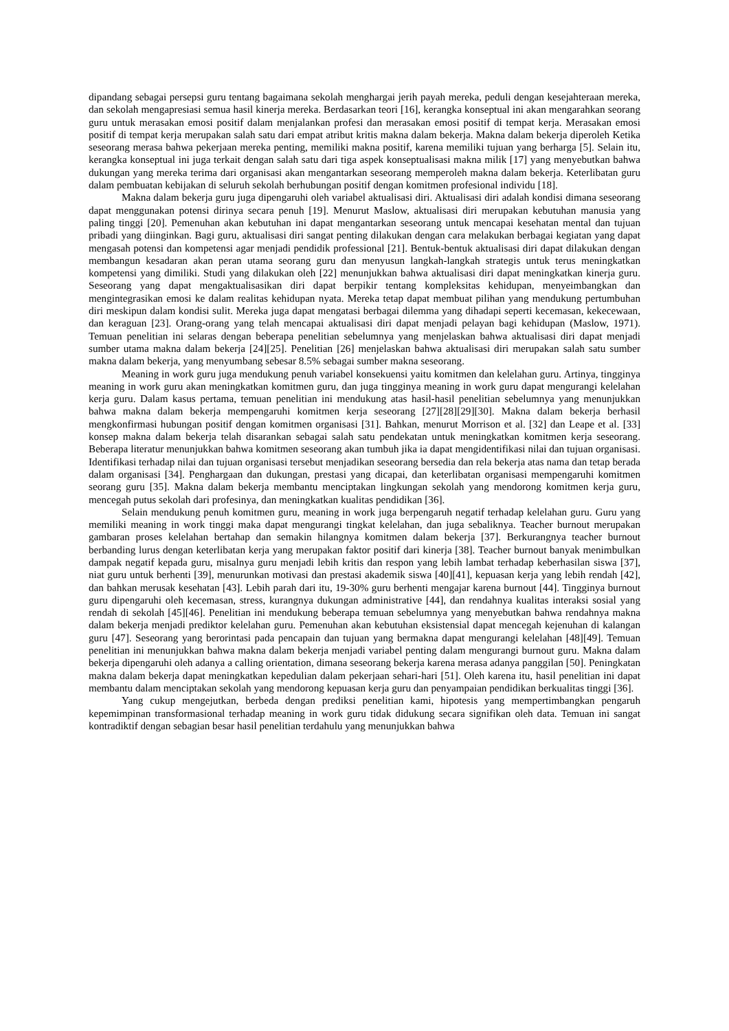dipandang sebagai persepsi guru tentang bagaimana sekolah menghargai jerih payah mereka, peduli dengan kesejahteraan mereka, dan sekolah mengapresiasi semua hasil kinerja mereka. Berdasarkan teori [16], kerangka konseptual ini akan mengarahkan seorang guru untuk merasakan emosi positif dalam menjalankan profesi dan merasakan emosi positif di tempat kerja. Merasakan emosi positif di tempat kerja merupakan salah satu dari empat atribut kritis makna dalam bekerja. Makna dalam bekerja diperoleh Ketika seseorang merasa bahwa pekerjaan mereka penting, memiliki makna positif, karena memiliki tujuan yang berharga [5]. Selain itu, kerangka konseptual ini juga terkait dengan salah satu dari tiga aspek konseptualisasi makna milik [17] yang menyebutkan bahwa dukungan yang mereka terima dari organisasi akan mengantarkan seseorang memperoleh makna dalam bekerja. Keterlibatan guru dalam pembuatan kebijakan di seluruh sekolah berhubungan positif dengan komitmen profesional individu [18].
Makna dalam bekerja guru juga dipengaruhi oleh variabel aktualisasi diri. Aktualisasi diri adalah kondisi dimana seseorang dapat menggunakan potensi dirinya secara penuh [19]. Menurut Maslow, aktualisasi diri merupakan kebutuhan manusia yang paling tinggi [20]. Pemenuhan akan kebutuhan ini dapat mengantarkan seseorang untuk mencapai kesehatan mental dan tujuan pribadi yang diinginkan. Bagi guru, aktualisasi diri sangat penting dilakukan dengan cara melakukan berbagai kegiatan yang dapat mengasah potensi dan kompetensi agar menjadi pendidik professional [21]. Bentuk-bentuk aktualisasi diri dapat dilakukan dengan membangun kesadaran akan peran utama seorang guru dan menyusun langkah-langkah strategis untuk terus meningkatkan kompetensi yang dimiliki. Studi yang dilakukan oleh [22] menunjukkan bahwa aktualisasi diri dapat meningkatkan kinerja guru. Seseorang yang dapat mengaktualisasikan diri dapat berpikir tentang kompleksitas kehidupan, menyeimbangkan dan mengintegrasikan emosi ke dalam realitas kehidupan nyata. Mereka tetap dapat membuat pilihan yang mendukung pertumbuhan diri meskipun dalam kondisi sulit. Mereka juga dapat mengatasi berbagai dilemma yang dihadapi seperti kecemasan, kekecewaan, dan keraguan [23]. Orang-orang yang telah mencapai aktualisasi diri dapat menjadi pelayan bagi kehidupan (Maslow, 1971). Temuan penelitian ini selaras dengan beberapa penelitian sebelumnya yang menjelaskan bahwa aktualisasi diri dapat menjadi sumber utama makna dalam bekerja [24][25]. Penelitian [26] menjelaskan bahwa aktualisasi diri merupakan salah satu sumber makna dalam bekerja, yang menyumbang sebesar 8.5% sebagai sumber makna seseorang.
Meaning in work guru juga mendukung penuh variabel konsekuensi yaitu komitmen dan kelelahan guru. Artinya, tingginya meaning in work guru akan meningkatkan komitmen guru, dan juga tingginya meaning in work guru dapat mengurangi kelelahan kerja guru. Dalam kasus pertama, temuan penelitian ini mendukung atas hasil-hasil penelitian sebelumnya yang menunjukkan bahwa makna dalam bekerja mempengaruhi komitmen kerja seseorang [27][28][29][30]. Makna dalam bekerja berhasil mengkonfirmasi hubungan positif dengan komitmen organisasi [31]. Bahkan, menurut Morrison et al. [32] dan Leape et al. [33] konsep makna dalam bekerja telah disarankan sebagai salah satu pendekatan untuk meningkatkan komitmen kerja seseorang. Beberapa literatur menunjukkan bahwa komitmen seseorang akan tumbuh jika ia dapat mengidentifikasi nilai dan tujuan organisasi. Identifikasi terhadap nilai dan tujuan organisasi tersebut menjadikan seseorang bersedia dan rela bekerja atas nama dan tetap berada dalam organisasi [34]. Penghargaan dan dukungan, prestasi yang dicapai, dan keterlibatan organisasi mempengaruhi komitmen seorang guru [35]. Makna dalam bekerja membantu menciptakan lingkungan sekolah yang mendorong komitmen kerja guru, mencegah putus sekolah dari profesinya, dan meningkatkan kualitas pendidikan [36].
Selain mendukung penuh komitmen guru, meaning in work juga berpengaruh negatif terhadap kelelahan guru. Guru yang memiliki meaning in work tinggi maka dapat mengurangi tingkat kelelahan, dan juga sebaliknya. Teacher burnout merupakan gambaran proses kelelahan bertahap dan semakin hilangnya komitmen dalam bekerja [37]. Berkurangnya teacher burnout berbanding lurus dengan keterlibatan kerja yang merupakan faktor positif dari kinerja [38]. Teacher burnout banyak menimbulkan dampak negatif kepada guru, misalnya guru menjadi lebih kritis dan respon yang lebih lambat terhadap keberhasilan siswa [37], niat guru untuk berhenti [39], menurunkan motivasi dan prestasi akademik siswa [40][41], kepuasan kerja yang lebih rendah [42], dan bahkan merusak kesehatan [43]. Lebih parah dari itu, 19-30% guru berhenti mengajar karena burnout [44]. Tingginya burnout guru dipengaruhi oleh kecemasan, stress, kurangnya dukungan administrative [44], dan rendahnya kualitas interaksi sosial yang rendah di sekolah [45][46]. Penelitian ini mendukung beberapa temuan sebelumnya yang menyebutkan bahwa rendahnya makna dalam bekerja menjadi prediktor kelelahan guru. Pemenuhan akan kebutuhan eksistensial dapat mencegah kejenuhan di kalangan guru [47]. Seseorang yang berorintasi pada pencapain dan tujuan yang bermakna dapat mengurangi kelelahan [48][49]. Temuan penelitian ini menunjukkan bahwa makna dalam bekerja menjadi variabel penting dalam mengurangi burnout guru. Makna dalam bekerja dipengaruhi oleh adanya a calling orientation, dimana seseorang bekerja karena merasa adanya panggilan [50]. Peningkatan makna dalam bekerja dapat meningkatkan kepedulian dalam pekerjaan sehari-hari [51]. Oleh karena itu, hasil penelitian ini dapat membantu dalam menciptakan sekolah yang mendorong kepuasan kerja guru dan penyampaian pendidikan berkualitas tinggi [36].
Yang cukup mengejutkan, berbeda dengan prediksi penelitian kami, hipotesis yang mempertimbangkan pengaruh kepemimpinan transformasional terhadap meaning in work guru tidak didukung secara signifikan oleh data. Temuan ini sangat kontradiktif dengan sebagian besar hasil penelitian terdahulu yang menunjukkan bahwa